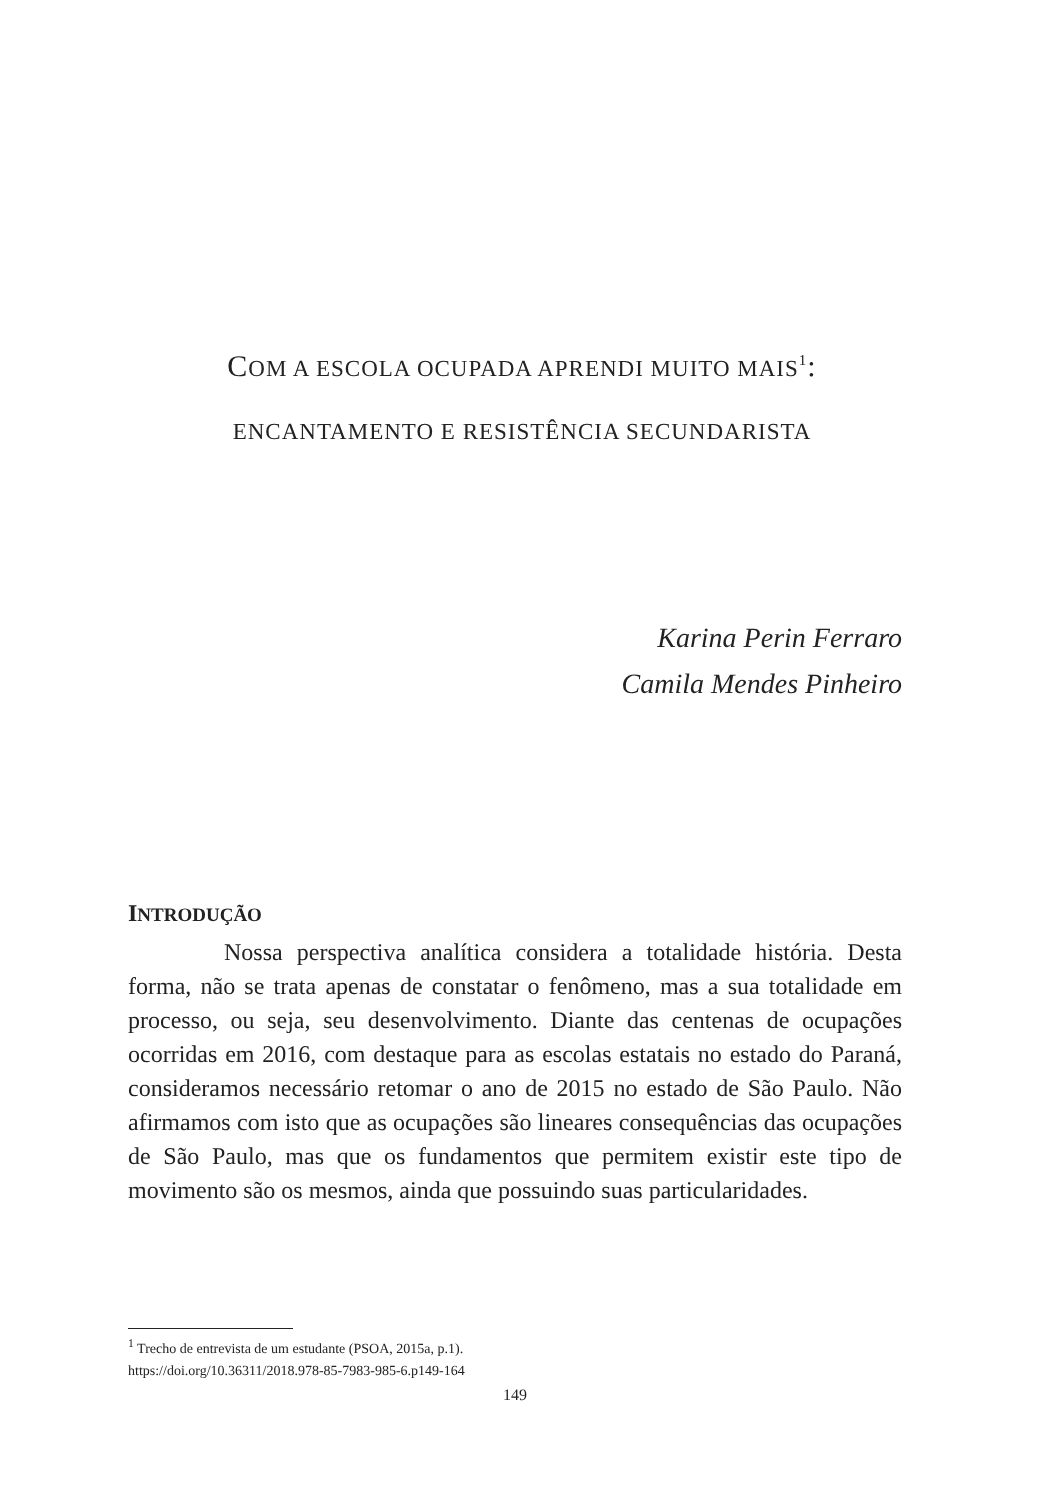COM A ESCOLA OCUPADA APRENDI MUITO MAIS<sup>1</sup>:
ENCANTAMENTO E RESISTÊNCIA SECUNDARISTA
Karina Perin Ferraro
Camila Mendes Pinheiro
INTRODUÇÃO
Nossa perspectiva analítica considera a totalidade história. Desta forma, não se trata apenas de constatar o fenômeno, mas a sua totalidade em processo, ou seja, seu desenvolvimento. Diante das centenas de ocupações ocorridas em 2016, com destaque para as escolas estatais no estado do Paraná, consideramos necessário retomar o ano de 2015 no estado de São Paulo. Não afirmamos com isto que as ocupações são lineares consequências das ocupações de São Paulo, mas que os fundamentos que permitem existir este tipo de movimento são os mesmos, ainda que possuindo suas particularidades.
<sup>1</sup> Trecho de entrevista de um estudante (PSOA, 2015a, p.1).
https://doi.org/10.36311/2018.978-85-7983-985-6.p149-164
149